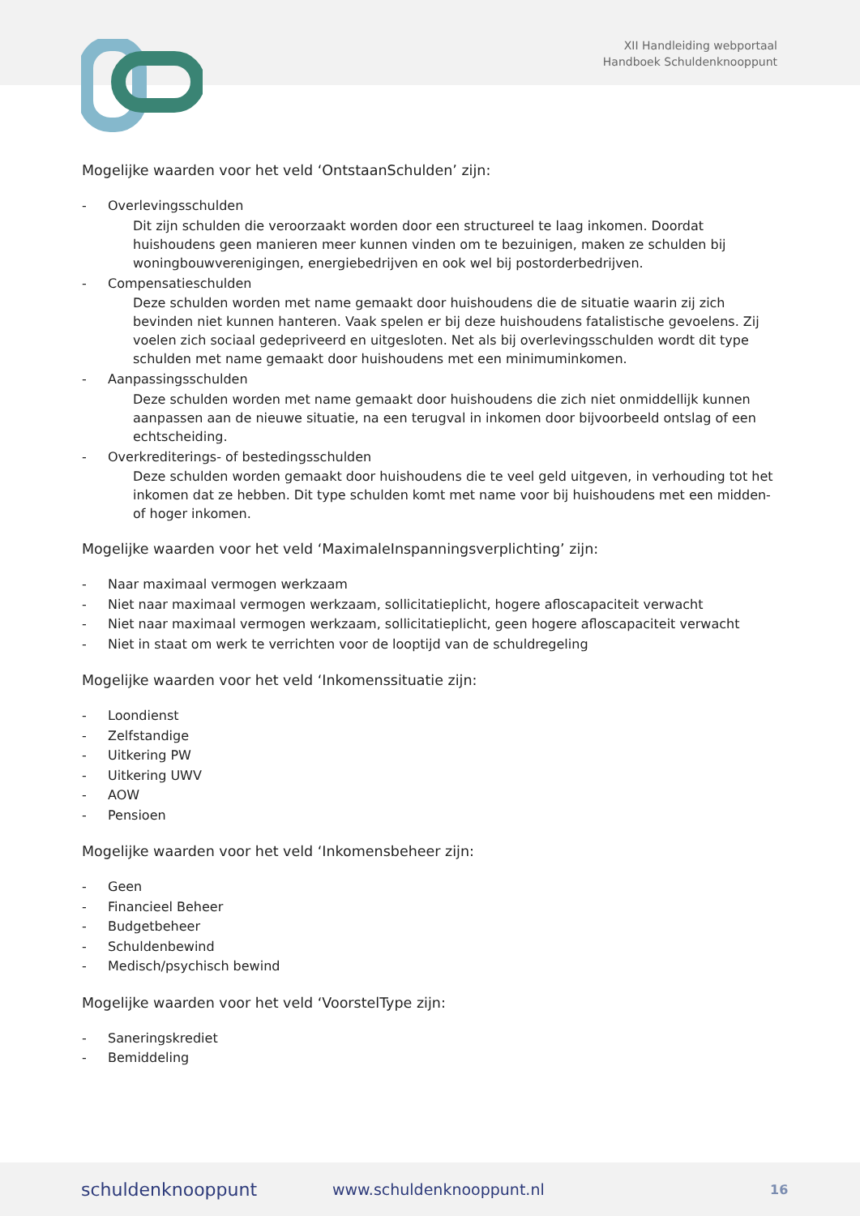XII Handleiding webportaal
Handboek Schuldenknooppunt
Mogelijke waarden voor het veld ‘OntstaanSchulden’ zijn:
- Overlevingsschulden
Dit zijn schulden die veroorzaakt worden door een structureel te laag inkomen. Doordat huishoudens geen manieren meer kunnen vinden om te bezuinigen, maken ze schulden bij woningbouwverenigingen, energiebedrijven en ook wel bij postorderbedrijven.
- Compensatieschulden
Deze schulden worden met name gemaakt door huishoudens die de situatie waarin zij zich bevinden niet kunnen hanteren. Vaak spelen er bij deze huishoudens fatalistische gevoelens. Zij voelen zich sociaal gedepriveerd en uitgesloten. Net als bij overlevingsschulden wordt dit type schulden met name gemaakt door huishoudens met een minimuminkomen.
- Aanpassingsschulden
Deze schulden worden met name gemaakt door huishoudens die zich niet onmiddellijk kunnen aanpassen aan de nieuwe situatie, na een terugval in inkomen door bijvoorbeeld ontslag of een echtscheiding.
- Overkrediterings- of bestedingsschulden
Deze schulden worden gemaakt door huishoudens die te veel geld uitgeven, in verhouding tot het inkomen dat ze hebben. Dit type schulden komt met name voor bij huishoudens met een midden- of hoger inkomen.
Mogelijke waarden voor het veld ‘MaximaleInspanningsverplichting’ zijn:
- Naar maximaal vermogen werkzaam
- Niet naar maximaal vermogen werkzaam, sollicitatieplicht, hogere afloscapaciteit verwacht
- Niet naar maximaal vermogen werkzaam, sollicitatieplicht, geen hogere afloscapaciteit verwacht
- Niet in staat om werk te verrichten voor de looptijd van de schuldregeling
Mogelijke waarden voor het veld ‘Inkomenssituatie zijn:
- Loondienst
- Zelfstandige
- Uitkering PW
- Uitkering UWV
- AOW
- Pensioen
Mogelijke waarden voor het veld ‘Inkomensbeheer zijn:
- Geen
- Financieel Beheer
- Budgetbeheer
- Schuldenbewind
- Medisch/psychisch bewind
Mogelijke waarden voor het veld ‘VoorstelType zijn:
- Saneringskrediet
- Bemiddeling
schuldenknooppunt www.schuldenknooppunt.nl 16